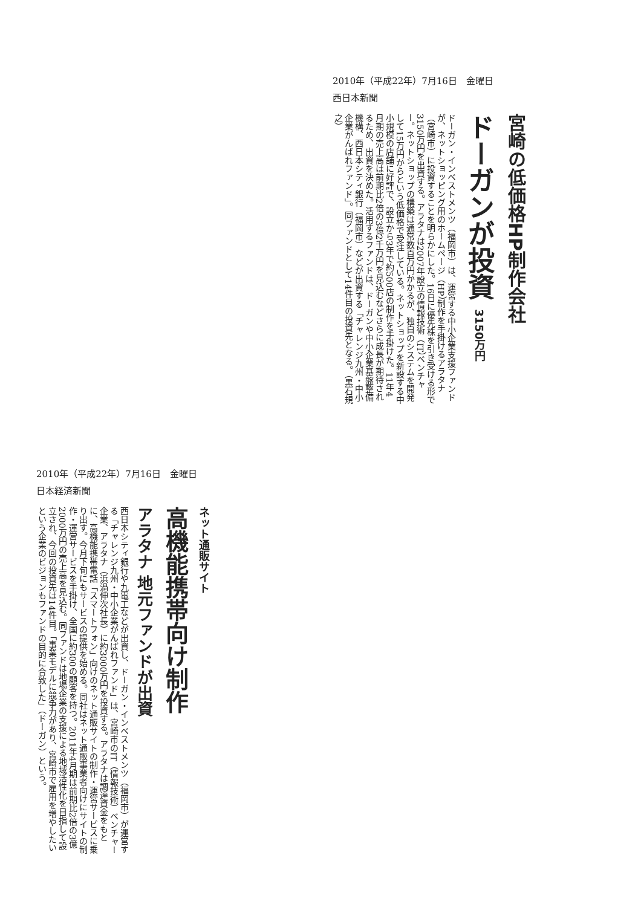2010年（平成22年）7月16日　金曜日
西日本新聞
宮崎の低価格HP制作会社
ドーガンが投資 3150万円
ドーガン・インベストメンツ（福岡市）は、運営する中小企業支援ファンドが、ネットショッピング用のホームページ（HP）制作を手掛けるアラタナ（宮崎市）に投資することを明らかにした。16日に優先株を引き受ける形で3150万円を出資する。アラタナは2007年設立の情報技術（IT）ベンチャー。ネットショップの構築は通常数百万円かかるが、独自のシステムを開発して15万円からという低価格で受注している。ネットショップを新設する中小規模の店舗に好評で、設立から3年で約500店の制作を手掛けた。11年4月期の売上高は前期比2倍の3億2千万円を見込むなどさらに成長が期待されるため、出資を決めた。活用するファンドは、ドーガンや中小企業基盤整備機構、西日本シティ銀行（福岡市）などが出資する「チャレンジ九州・中小企業がんばれファンド」。同ファンドとして14件目の投資先となる。（黒石規之）
2010年（平成22年）7月16日　金曜日
日本経済新聞
ネット通販サイト
高機能携帯向け制作
アラタナ 地元ファンドが出資
西日本シティ銀行や九電工などが出資し、ドーガン・インベストメンツ（福岡市）が運営する「チャレンジ九州・中小企業がんばれファンド」は、宮崎市のIT（情報技術）ベンチャー企業、アラタナ（浜渦伸次社長）に約3000万円を投資する。アラタナは調達資金をもとに、高機能携帯電話「スマートフォン」向けのネット通販サイトの制作・運営サービスに乗り出す。今月下旬にもサービスの提供を始める。同社はネット通販事業者向けにサイトの制作・運営サービスを手掛け、全国に約300の顧客を持つ。2011年4月期は前期比2倍の3億2000万円の売上高を見込む。同ファンドは地場企業の支援による地域活性化を目指して設立され、今回の投資先は14件目。「事業モデルに競争力があり、宮崎市で雇用を増やしたいという企業のビジョンもファンドの目的に合致した」（ドーガン）という。